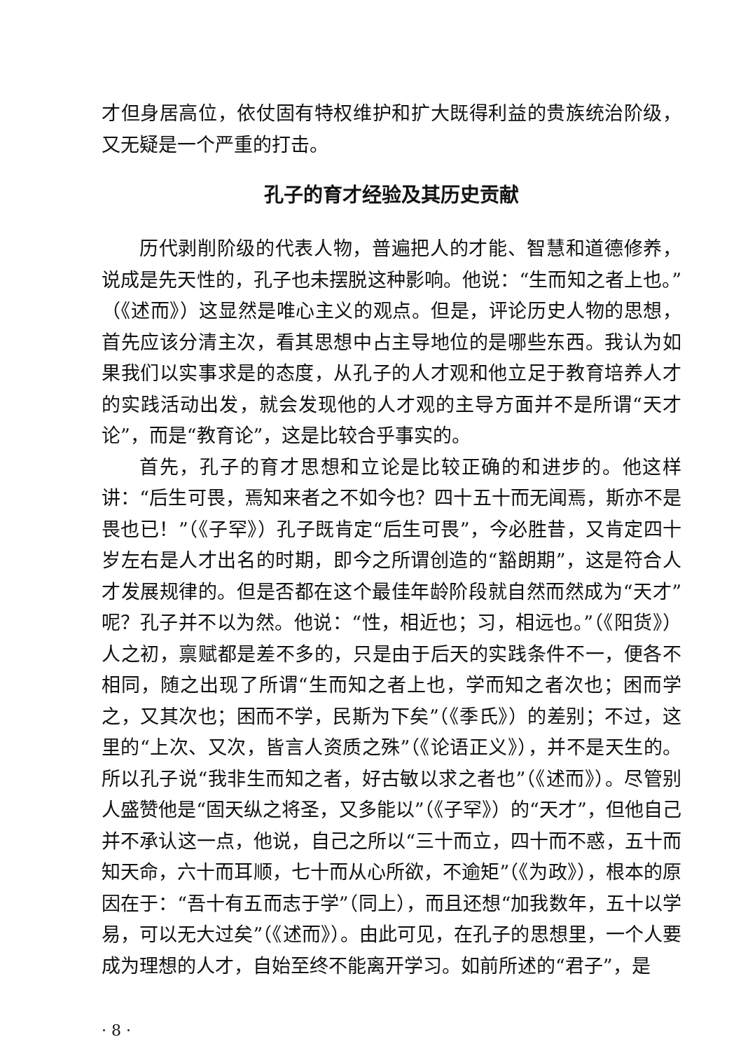才但身居高位，依仗固有特权维护和扩大既得利益的贵族统治阶级，又无疑是一个严重的打击。
孔子的育才经验及其历史贡献
历代剥削阶级的代表人物，普遍把人的才能、智慧和道德修养，说成是先天性的，孔子也未摆脱这种影响。他说：“生而知之者上也。”（《述而》）这显然是唯心主义的观点。但是，评论历史人物的思想，首先应该分清主次，看其思想中占主导地位的是哪些东西。我认为如果我们以实事求是的态度，从孔子的人才观和他立足于教育培养人才的实践活动出发，就会发现他的人才观的主导方面并不是所谓“天才论”，而是“教育论”，这是比较合乎事实的。
首先，孔子的育才思想和立论是比较正确的和进步的。他这样讲：“后生可畏，焉知来者之不如今也？四十五十而无闻焉，斯亦不是畏也已！”（《子罕》）孔子既肯定“后生可畏”，今必胜昔，又肯定四十岁左右是人才出名的时期，即今之所谓创造的“豁朗期”，这是符合人才发展规律的。但是否都在这个最佳年龄阶段就自然而然成为“天才”呢？孔子并不以为然。他说：“性，相近也；习，相远也。”（《阳货》）人之初，禀赋都是差不多的，只是由于后天的实践条件不一，便各不相同，随之出现了所谓“生而知之者上也，学而知之者次也；困而学之，又其次也；困而不学，民斯为下矣”（《季氏》）的差别；不过，这里的“上次、又次，皆言人资质之殊”（《论语正义》），并不是天生的。所以孔子说“我非生而知之者，好古敏以求之者也”（《述而》）。尽管别人盛赞他是“固天纵之将圣，又多能以”（《子罕》）的“天才”，但他自己并不承认这一点，他说，自己之所以“三十而立，四十而不惑，五十而知天命，六十而耳顺，七十而从心所欲，不逾矩”（《为政》），根本的原因在于：“吾十有五而志于学”（同上），而且还想“加我数年，五十以学易，可以无大过矣”（《述而》）。由此可见，在孔子的思想里，一个人要成为理想的人才，自始至终不能离开学习。如前所述的“君子”，是
· 8 ·